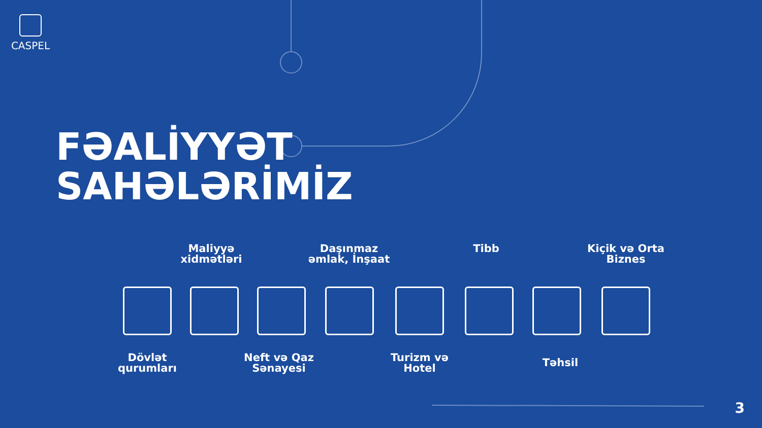CASPEL
FƏALİYYƏT
SAHƏLƏRİMİZ
Maliyyə
xidmətləri
Daşınmaz
əmlak, İnşaat
Tibb
Kiçik və Orta
Biznes
Dövlət
qurumları
Neft və Qaz
Sənayesi
Turizm və
Hotel
Təhsil
3